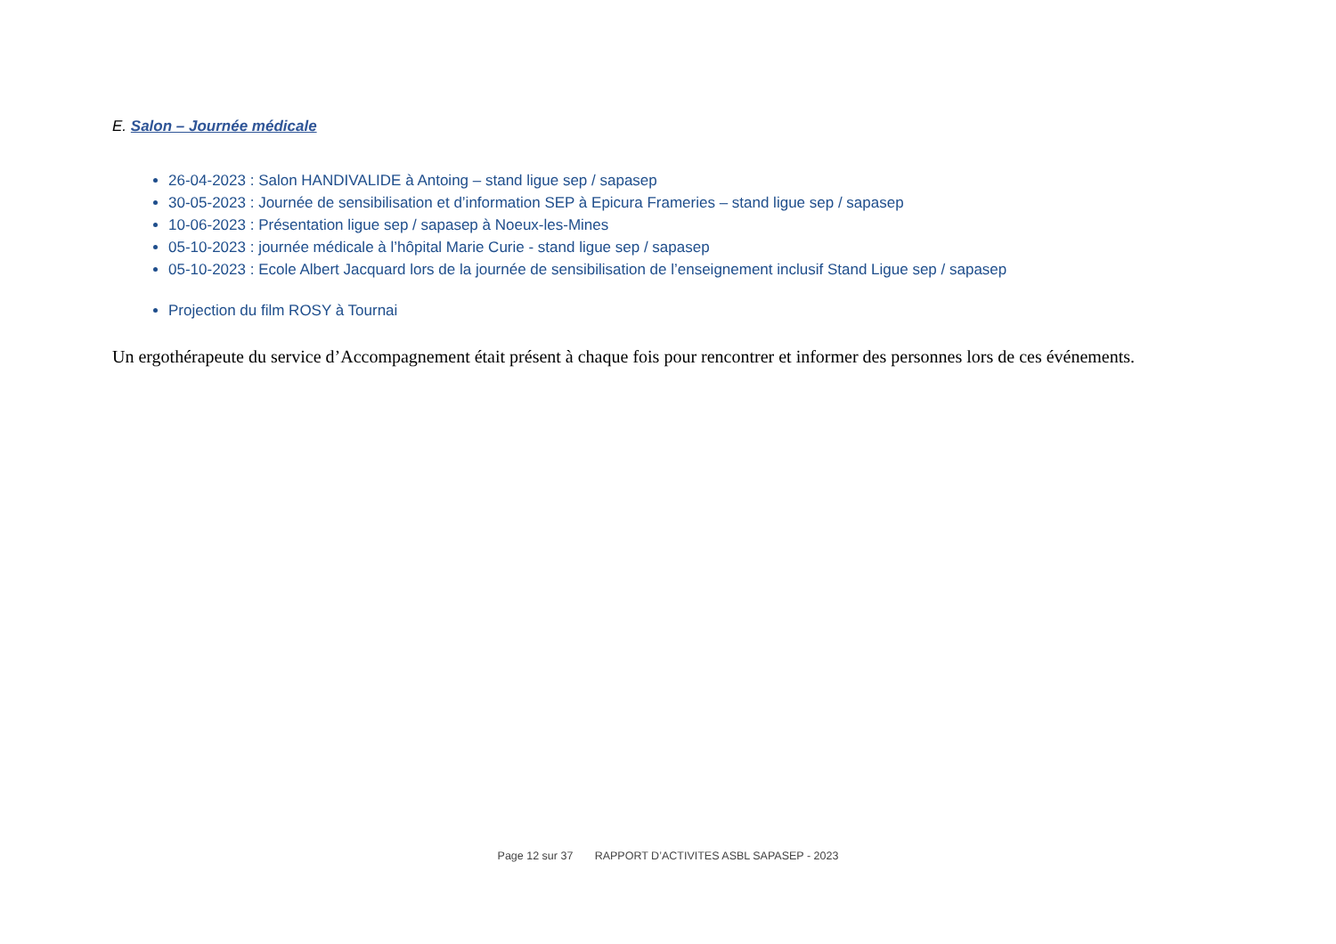E. Salon – Journée médicale
26-04-2023 : Salon HANDIVALIDE à Antoing – stand ligue sep / sapasep
30-05-2023 : Journée de sensibilisation et d’information SEP à Epicura Frameries – stand ligue sep / sapasep
10-06-2023 : Présentation ligue sep / sapasep à Noeux-les-Mines
05-10-2023 : journée médicale à l’hôpital Marie Curie - stand ligue sep / sapasep
05-10-2023 : Ecole Albert Jacquard lors de la journée de sensibilisation de l’enseignement inclusif Stand Ligue sep / sapasep
Projection du film ROSY à Tournai
Un ergothérapeute du service d’Accompagnement était présent à chaque fois pour rencontrer et informer des personnes lors de ces événements.
Page 12 sur 37 RAPPORT D’ACTIVITES ASBL SAPASEP - 2023